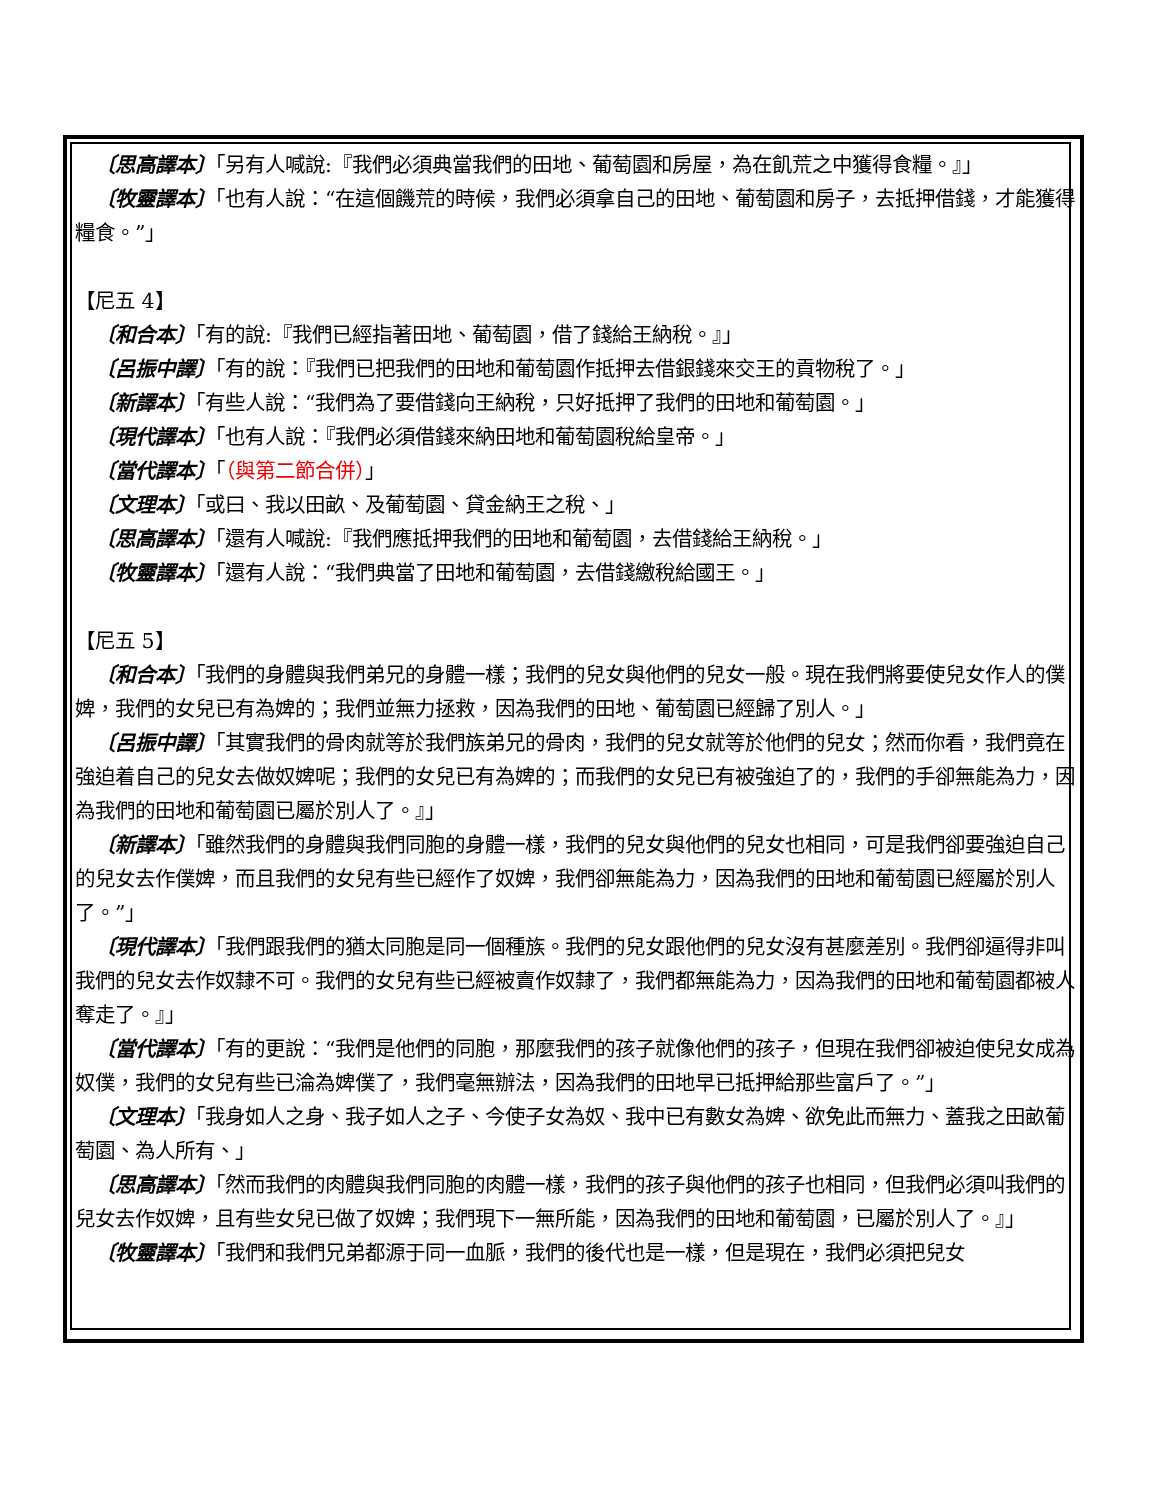〔思高譯本〕「另有人喊說:『我們必須典當我們的田地、葡萄園和房屋，為在飢荒之中獲得食糧。』」
〔牧靈譯本〕「也有人說：“在這個饑荒的時候，我們必須拿自己的田地、葡萄園和房子，去抵押借錢，才能獲得糧食。”」
【尼五 4】
〔和合本〕「有的說:『我們已經指著田地、葡萄園，借了錢給王納稅。』」
〔呂振中譯〕「有的說：『我們已把我們的田地和葡萄園作抵押去借銀錢來交王的貢物稅了。」
〔新譯本〕「有些人說：“我們為了要借錢向王納稅，只好抵押了我們的田地和葡萄園。」
〔現代譯本〕「也有人說：『我們必須借錢來納田地和葡萄園稅給皇帝。」
〔當代譯本〕「（與第二節合併）」
〔文理本〕「或曰、我以田畝、及葡萄園、貸金納王之稅、」
〔思高譯本〕「還有人喊說:『我們應抵押我們的田地和葡萄園，去借錢給王納稅。」
〔牧靈譯本〕「還有人說：“我們典當了田地和葡萄園，去借錢繳稅給國王。」
【尼五 5】
〔和合本〕「我們的身體與我們弟兄的身體一樣；我們的兒女與他們的兒女一般。現在我們將要使兒女作人的僕婢，我們的女兒已有為婢的；我們並無力拯救，因為我們的田地、葡萄園已經歸了別人。」
〔呂振中譯〕「其實我們的骨肉就等於我們族弟兄的骨肉，我們的兒女就等於他們的兒女；然而你看，我們竟在強迫着自己的兒女去做奴婢呢；我們的女兒已有為婢的；而我們的女兒已有被強迫了的，我們的手卻無能為力，因為我們的田地和葡萄園已屬於別人了。』」
〔新譯本〕「雖然我們的身體與我們同胞的身體一樣，我們的兒女與他們的兒女也相同，可是我們卻要強迫自己的兒女去作僕婢，而且我們的女兒有些已經作了奴婢，我們卻無能為力，因為我們的田地和葡萄園已經屬於別人了。”」
〔現代譯本〕「我們跟我們的猶太同胞是同一個種族。我們的兒女跟他們的兒女沒有甚麼差別。我們卻逼得非叫我們的兒女去作奴隸不可。我們的女兒有些已經被賣作奴隸了，我們都無能為力，因為我們的田地和葡萄園都被人奪走了。』」
〔當代譯本〕「有的更說：“我們是他們的同胞，那麼我們的孩子就像他們的孩子，但現在我們卻被迫使兒女成為奴僕，我們的女兒有些已淪為婢僕了，我們毫無辦法，因為我們的田地早已抵押給那些富戶了。”」
〔文理本〕「我身如人之身、我子如人之子、今使子女為奴、我中已有數女為婢、欲免此而無力、蓋我之田畝葡萄園、為人所有、」
〔思高譯本〕「然而我們的肉體與我們同胞的肉體一樣，我們的孩子與他們的孩子也相同，但我們必須叫我們的兒女去作奴婢，且有些女兒已做了奴婢；我們現下一無所能，因為我們的田地和葡萄園，已屬於別人了。』」
〔牧靈譯本〕「我們和我們兄弟都源于同一血脈，我們的後代也是一樣，但是現在，我們必須把兒女